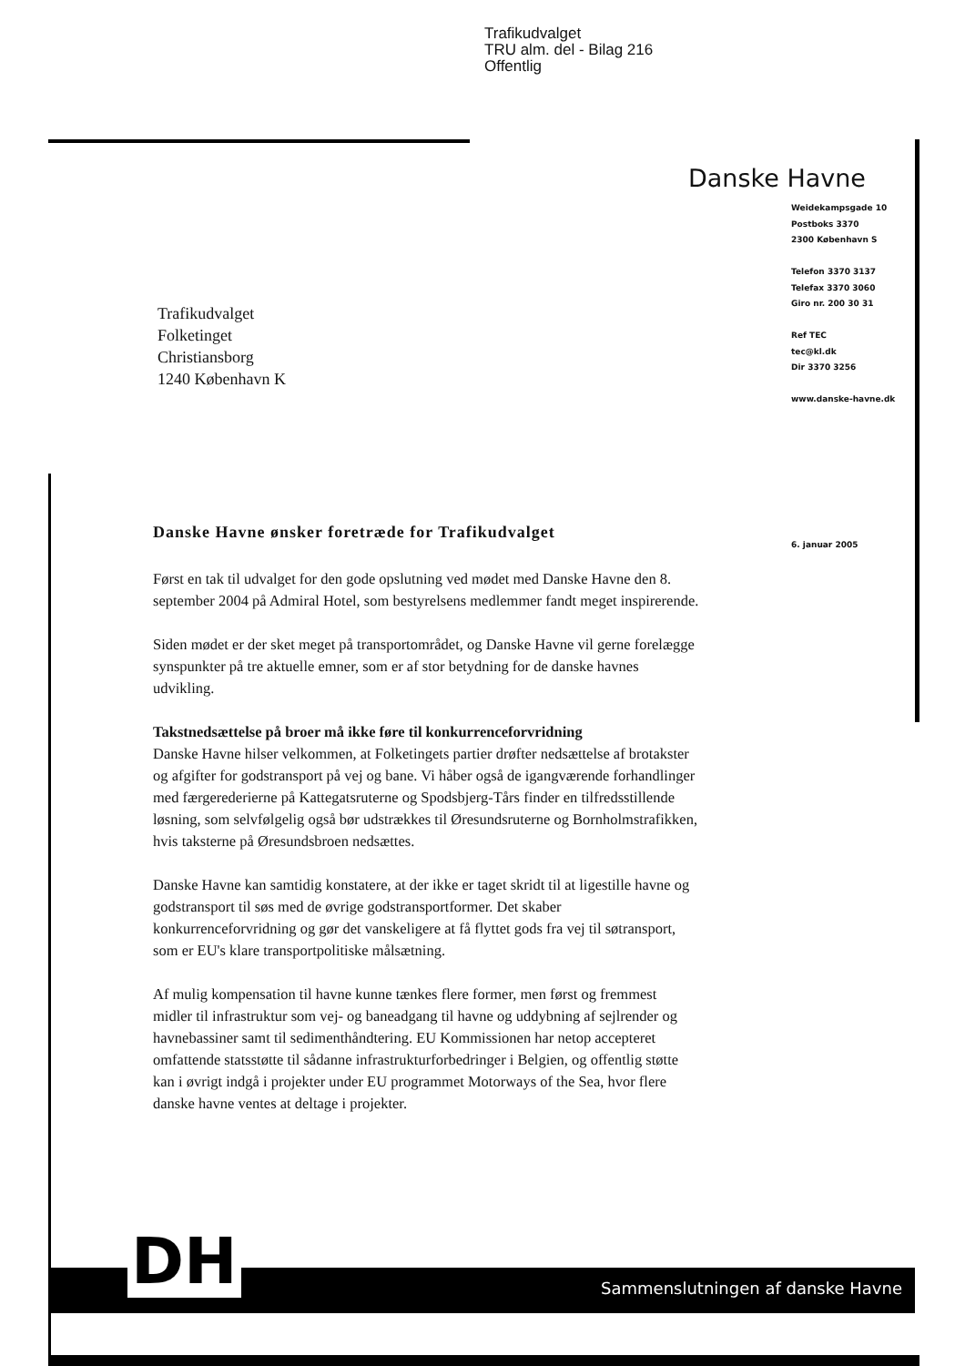Trafikudvalget
TRU alm. del - Bilag 216
Offentlig
Danske Havne
Weidekampsgade 10
Postboks 3370
2300 København S
Telefon 3370 3137
Telefax 3370 3060
Giro nr. 200 30 31
Ref TEC
tec@kl.dk
Dir 3370 3256
www.danske-havne.dk
Trafikudvalget
Folketinget
Christiansborg
1240 København K
6. januar 2005
Danske Havne ønsker foretræde for Trafikudvalget
Først en tak til udvalget for den gode opslutning ved mødet med Danske Havne den 8. september 2004 på Admiral Hotel, som bestyrelsens medlemmer fandt meget inspirerende.
Siden mødet er der sket meget på transportområdet, og Danske Havne vil gerne forelægge synspunkter på tre aktuelle emner, som er af stor betydning for de danske havnes udvikling.
Takstnedsættelse på broer må ikke føre til konkurrenceforvridning
Danske Havne hilser velkommen, at Folketingets partier drøfter nedsættelse af brotakster og afgifter for godstransport på vej og bane. Vi håber også de igangværende forhandlinger med færgerederierne på Kattegatsruterne og Spodsbjerg-Tårs finder en tilfredsstillende løsning, som selvfølgelig også bør udstrækkes til Øresundsruterne og Bornholmstrafikken, hvis taksterne på Øresundsbroen nedsættes.
Danske Havne kan samtidig konstatere, at der ikke er taget skridt til at ligestille havne og godstransport til søs med de øvrige godstransportformer. Det skaber konkurrenceforvridning og gør det vanskeligere at få flyttet gods fra vej til søtransport, som er EU's klare transportpolitiske målsætning.
Af mulig kompensation til havne kunne tænkes flere former, men først og fremmest midler til infrastruktur som vej- og baneadgang til havne og uddybning af sejlrender og havnebassiner samt til sedimenthåndtering. EU Kommissionen har netop accepteret omfattende statsstøtte til sådanne infrastrukturforbedringer i Belgien, og offentlig støtte kan i øvrigt indgå i projekter under EU programmet Motorways of the Sea, hvor flere danske havne ventes at deltage i projekter.
Sammenslutningen af danske Havne DH